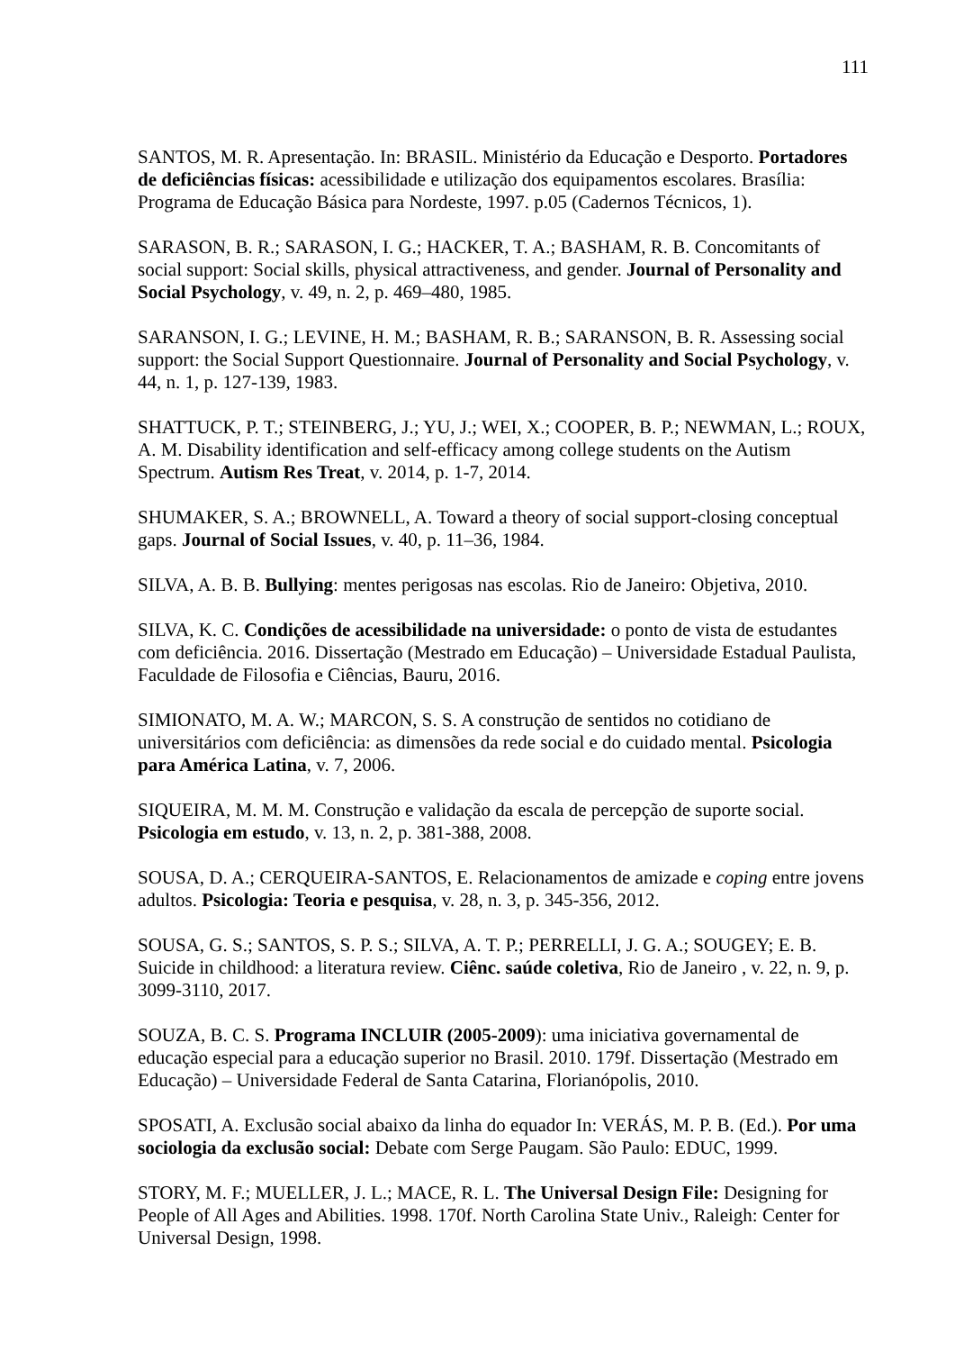111
SANTOS, M. R. Apresentação. In: BRASIL. Ministério da Educação e Desporto. Portadores de deficiências físicas: acessibilidade e utilização dos equipamentos escolares. Brasília: Programa de Educação Básica para Nordeste, 1997. p.05 (Cadernos Técnicos, 1).
SARASON, B. R.; SARASON, I. G.; HACKER, T. A.; BASHAM, R. B. Concomitants of social support: Social skills, physical attractiveness, and gender. Journal of Personality and Social Psychology, v. 49, n. 2, p. 469–480, 1985.
SARANSON, I. G.; LEVINE, H. M.; BASHAM, R. B.; SARANSON, B. R. Assessing social support: the Social Support Questionnaire. Journal of Personality and Social Psychology, v. 44, n. 1, p. 127-139, 1983.
SHATTUCK, P. T.; STEINBERG, J.; YU, J.; WEI, X.; COOPER, B. P.; NEWMAN, L.; ROUX, A. M. Disability identification and self-efficacy among college students on the Autism Spectrum. Autism Res Treat, v. 2014, p. 1-7, 2014.
SHUMAKER, S. A.; BROWNELL, A. Toward a theory of social support-closing conceptual gaps. Journal of Social Issues, v. 40, p. 11–36, 1984.
SILVA, A. B. B. Bullying: mentes perigosas nas escolas. Rio de Janeiro: Objetiva, 2010.
SILVA, K. C. Condições de acessibilidade na universidade: o ponto de vista de estudantes com deficiência. 2016. Dissertação (Mestrado em Educação) – Universidade Estadual Paulista, Faculdade de Filosofia e Ciências, Bauru, 2016.
SIMIONATO, M. A. W.; MARCON, S. S. A construção de sentidos no cotidiano de universitários com deficiência: as dimensões da rede social e do cuidado mental. Psicologia para América Latina, v. 7, 2006.
SIQUEIRA, M. M. M. Construção e validação da escala de percepção de suporte social. Psicologia em estudo, v. 13, n. 2, p. 381-388, 2008.
SOUSA, D. A.; CERQUEIRA-SANTOS, E. Relacionamentos de amizade e coping entre jovens adultos. Psicologia: Teoria e pesquisa, v. 28, n. 3, p. 345-356, 2012.
SOUSA, G. S.; SANTOS, S. P. S.; SILVA, A. T. P.; PERRELLI, J. G. A.; SOUGEY; E. B. Suicide in childhood: a literatura review. Ciênc. saúde coletiva, Rio de Janeiro , v. 22, n. 9, p. 3099-3110, 2017.
SOUZA, B. C. S. Programa INCLUIR (2005-2009): uma iniciativa governamental de educação especial para a educação superior no Brasil. 2010. 179f. Dissertação (Mestrado em Educação) – Universidade Federal de Santa Catarina, Florianópolis, 2010.
SPOSATI, A. Exclusão social abaixo da linha do equador In: VERÁS, M. P. B. (Ed.). Por uma sociologia da exclusão social: Debate com Serge Paugam. São Paulo: EDUC, 1999.
STORY, M. F.; MUELLER, J. L.; MACE, R. L. The Universal Design File: Designing for People of All Ages and Abilities. 1998. 170f. North Carolina State Univ., Raleigh: Center for Universal Design, 1998.